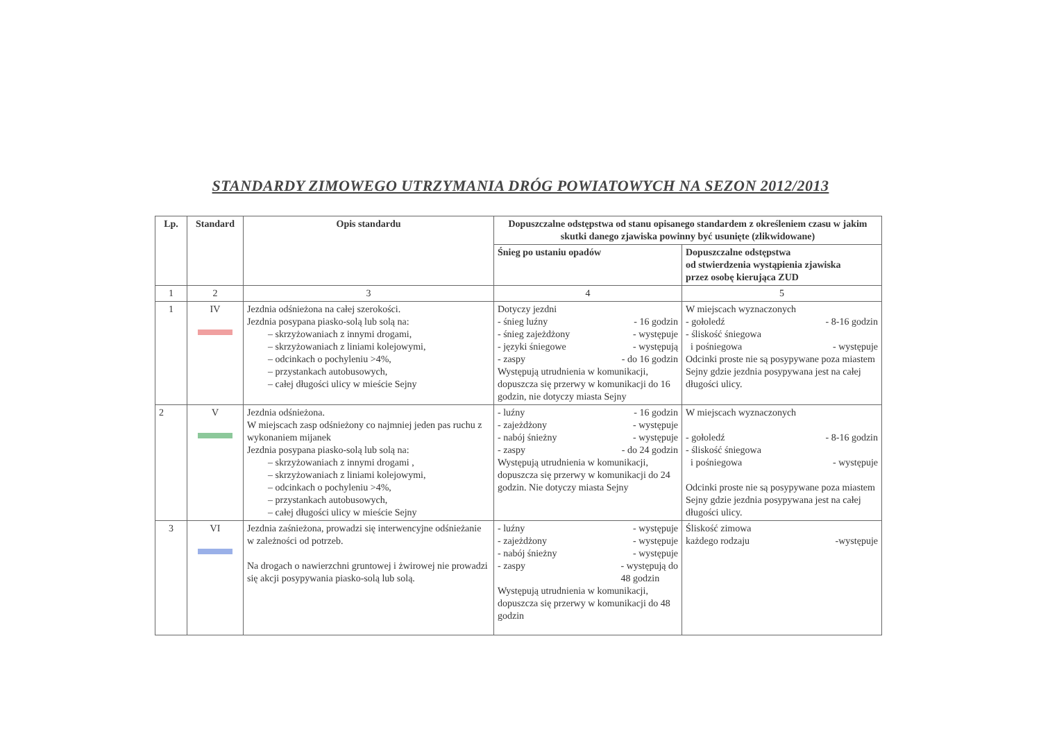STANDARDY ZIMOWEGO UTRZYMANIA DRÓG POWIATOWYCH NA SEZON 2012/2013
| Lp. | Standard | Opis standardu | Dopuszczalne odstępstwa od stanu opisanego standardem z określeniem czasu w jakim skutki danego zjawiska powinny być usunięte (zlikwidowane) | |
| --- | --- | --- | --- | --- |
| | | | Śnieg po ustaniu opadów | Dopuszczalne odstępstwa od stwierdzenia wystąpienia zjawiska przez osobę kierująca ZUD |
| 1 | 2 | 3 | 4 | 5 |
| 1 | IV | Jezdnia odśnieżona na całej szerokości. Jezdnia posypana piasko-solą lub solą na: – skrzyżowaniach z innymi drogami, – skrzyżowaniach z liniami kolejowymi, – odcinkach o pochyleniu >4%, – przystankach autobusowych, – całej długości ulicy w mieście Sejny | Dotyczy jezdni - śnieg luźny - 16 godzin - śnieg zajeżdżony - występuje - języki śniegowe - występują - zaspy - do 16 godzin Występują utrudnienia w komunikacji, dopuszcza się przerwy w komunikacji do 16 godzin, nie dotyczy miasta Sejny | W miejscach wyznaczonych - gołoledź - 8-16 godzin - śliskość śniegowa i pośniegowa - występuje Odcinki proste nie są posypywane poza miastem Sejny gdzie jezdnia posypywana jest na całej długości ulicy. |
| 2 | V | Jezdnia odśnieżona. W miejscach zasp odśnieżony co najmniej jeden pas ruchu z wykonaniem mijanek Jezdnia posypana piasko-solą lub solą na: – skrzyżowaniach z innymi drogami , – skrzyżowaniach z liniami kolejowymi, – odcinkach o pochyleniu >4%, – przystankach autobusowych, – całej długości ulicy w mieście Sejny | - luźny - 16 godzin - zajeżdżony - występuje - nabój śnieżny - występuje - zaspy - do 24 godzin Występują utrudnienia w komunikacji, dopuszcza się przerwy w komunikacji do 24 godzin. Nie dotyczy miasta Sejny | W miejscach wyznaczonych - gołoledź - 8-16 godzin - śliskość śniegowa i pośniegowa - występuje Odcinki proste nie są posypywane poza miastem Sejny gdzie jezdnia posypywana jest na całej długości ulicy. |
| 3 | VI | Jezdnia zaśnieżona, prowadzi się interwencyjne odśnieżanie w zależności od potrzeb. Na drogach o nawierzchni gruntowej i żwirowej nie prowadzi się akcji posypywania piasko-solą lub solą. | - luźny - występuje - zajeżdżony - występuje - nabój śnieżny - występuje - zaspy - występują do 48 godzin Występują utrudnienia w komunikacji, dopuszcza się przerwy w komunikacji do 48 godzin | Śliskość zimowa każdego rodzaju -występuje |